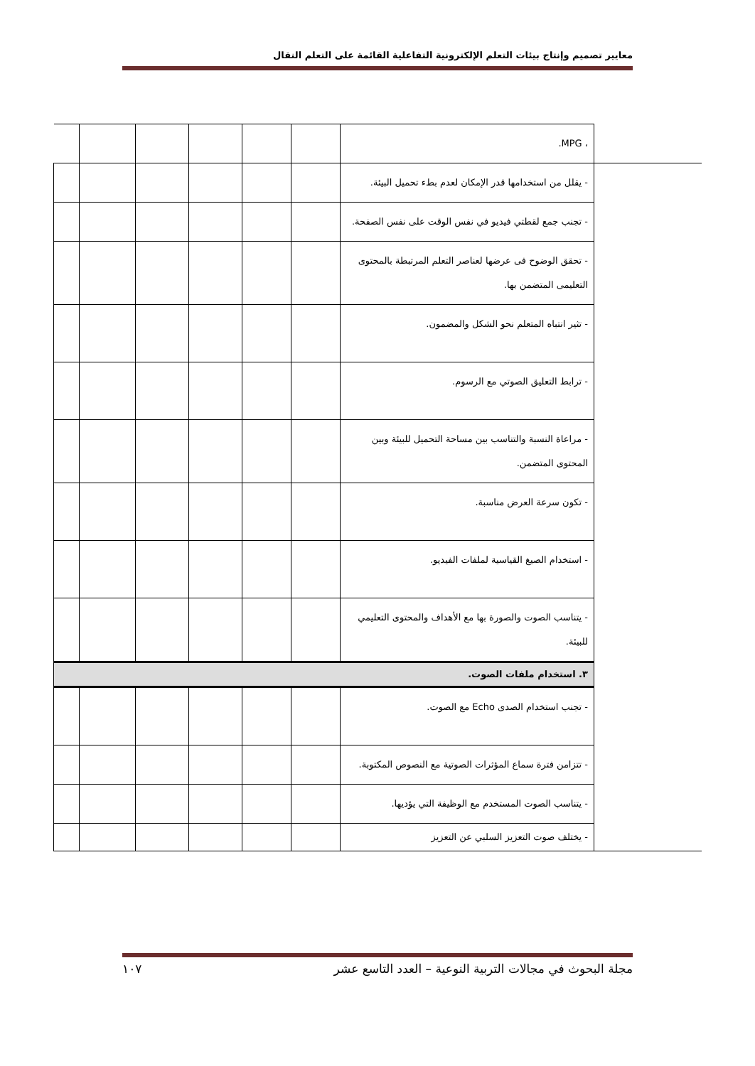معايير تصميم وإنتاج بيئات التعلم الإلكترونية التفاعلية القائمة على التعلم النقال
| | ، MPG. | | | | | | |
| | - يقلل من استخدامها قدر الإمكان لعدم بطء تحميل البيئة. | | | | | | |
| | - تجنب جمع لقطتي فيديو في نفس الوقت على نفس الصفحة. | | | | | | |
| | - تحقق الوضوح فى عرضها لعناصر التعلم المرتبطة بالمحتوى التعليمى المتضمن بها. | | | | | | |
| | - تثير انتباه المتعلم نحو الشكل والمضمون. | | | | | | |
| | - ترابط التعليق الصوتي مع الرسوم. | | | | | | |
| | - مراعاة النسبة والتناسب بين مساحة التحميل للبيئة وبين المحتوى المتضمن. | | | | | | |
| | - تكون سرعة العرض مناسبة. | | | | | | |
| | - استخدام الصيغ القياسية لملفات الفيديو. | | | | | | |
| | - يتناسب الصوت والصورة بها مع الأهداف والمحتوى التعليمي للبيئة. | | | | | | |
| | ٣. استخدام ملفات الصوت. | | | | | | |
| | - تجنب استخدام الصدى Echo مع الصوت. | | | | | | |
| | - تتزامن فترة سماع المؤثرات الصوتية مع النصوص المكتوبة. | | | | | | |
| | - يتناسب الصوت المستخدم مع الوظيفة التي يؤديها. | | | | | | |
| | - يختلف صوت التعزيز السلبي عن التعزيز | | | | | | |
مجلة البحوث في مجالات التربية النوعية – العدد التاسع عشر ١٠٧